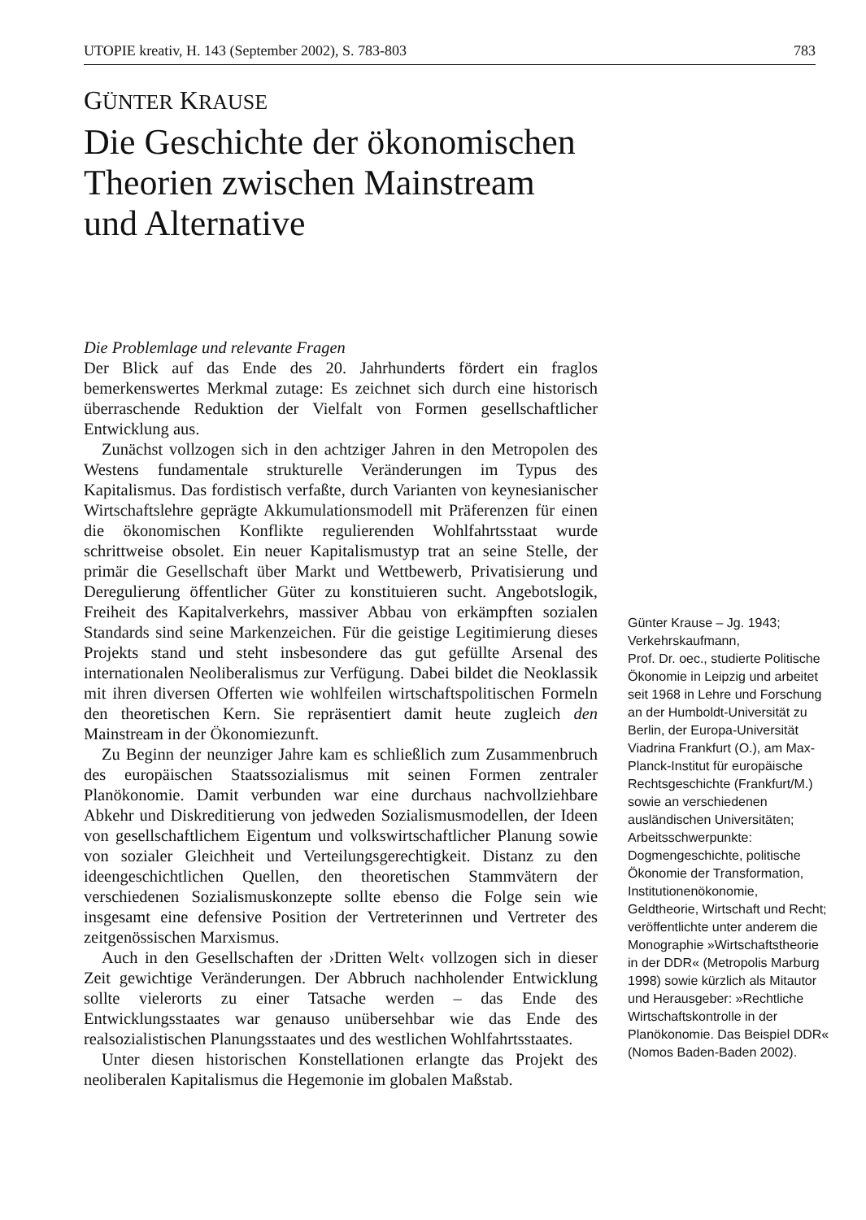UTOPIE kreativ, H. 143 (September 2002), S. 783-803 783
GÜNTER KRAUSE
Die Geschichte der ökonomischen
Theorien zwischen Mainstream
und Alternative
Die Problemlage und relevante Fragen
Der Blick auf das Ende des 20. Jahrhunderts fördert ein fraglos bemerkenswertes Merkmal zutage: Es zeichnet sich durch eine historisch überraschende Reduktion der Vielfalt von Formen gesellschaftlicher Entwicklung aus.
Zunächst vollzogen sich in den achtziger Jahren in den Metropolen des Westens fundamentale strukturelle Veränderungen im Typus des Kapitalismus. Das fordistisch verfaßte, durch Varianten von keynesianischer Wirtschaftslehre geprägte Akkumulationsmodell mit Präferenzen für einen die ökonomischen Konflikte regulierenden Wohlfahrtsstaat wurde schrittweise obsolet. Ein neuer Kapitalismustyp trat an seine Stelle, der primär die Gesellschaft über Markt und Wettbewerb, Privatisierung und Deregulierung öffentlicher Güter zu konstituieren sucht. Angebotslogik, Freiheit des Kapitalverkehrs, massiver Abbau von erkämpften sozialen Standards sind seine Markenzeichen. Für die geistige Legitimierung dieses Projekts stand und steht insbesondere das gut gefüllte Arsenal des internationalen Neoliberalismus zur Verfügung. Dabei bildet die Neoklassik mit ihren diversen Offerten wie wohlfeilen wirtschaftspolitischen Formeln den theoretischen Kern. Sie repräsentiert damit heute zugleich den Mainstream in der Ökonomiezunft.
Zu Beginn der neunziger Jahre kam es schließlich zum Zusammenbruch des europäischen Staatssozialismus mit seinen Formen zentraler Planökonomie. Damit verbunden war eine durchaus nachvollziehbare Abkehr und Diskreditierung von jedweden Sozialismusmodellen, der Ideen von gesellschaftlichem Eigentum und volkswirtschaftlicher Planung sowie von sozialer Gleichheit und Verteilungsgerechtigkeit. Distanz zu den ideengeschichtlichen Quellen, den theoretischen Stammvätern der verschiedenen Sozialismuskonzepte sollte ebenso die Folge sein wie insgesamt eine defensive Position der Vertreterinnen und Vertreter des zeitgenössischen Marxismus.
Auch in den Gesellschaften der ›Dritten Welt‹ vollzogen sich in dieser Zeit gewichtige Veränderungen. Der Abbruch nachholender Entwicklung sollte vielerorts zu einer Tatsache werden – das Ende des Entwicklungsstaates war genauso unübersehbar wie das Ende des realsozialistischen Planungsstaates und des westlichen Wohlfahrtsstaates.
Unter diesen historischen Konstellationen erlangte das Projekt des neoliberalen Kapitalismus die Hegemonie im globalen Maßstab.
Günter Krause – Jg. 1943; Verkehrskaufmann,
Prof. Dr. oec., studierte Politische Ökonomie in Leipzig und arbeitet seit 1968 in Lehre und Forschung an der Humboldt-Universität zu Berlin, der Europa-Universität Viadrina Frankfurt (O.), am Max-Planck-Institut für europäische Rechtsgeschichte (Frankfurt/M.) sowie an verschiedenen ausländischen Universitäten; Arbeitsschwerpunkte: Dogmengeschichte, politische Ökonomie der Transformation, Institutionenökonomie, Geldtheorie, Wirtschaft und Recht; veröffentlichte unter anderem die Monographie »Wirtschaftstheorie in der DDR« (Metropolis Marburg 1998) sowie kürzlich als Mitautor und Herausgeber: »Rechtliche Wirtschaftskontrolle in der Planökonomie. Das Beispiel DDR« (Nomos Baden-Baden 2002).